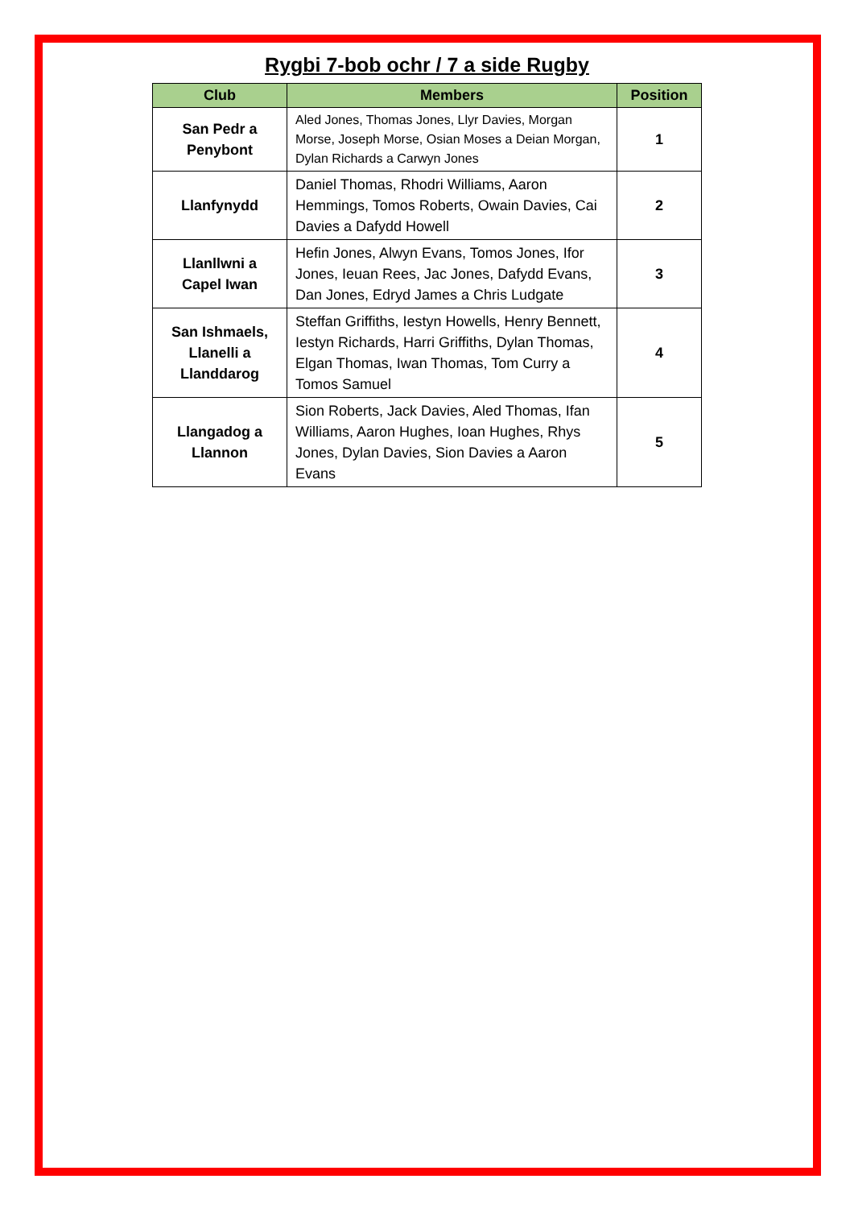Rygbi 7-bob ochr / 7 a side Rugby
| Club | Members | Position |
| --- | --- | --- |
| San Pedr a Penybont | Aled Jones, Thomas Jones, Llyr Davies, Morgan Morse, Joseph Morse, Osian Moses a Deian Morgan, Dylan Richards a Carwyn Jones | 1 |
| Llanfynydd | Daniel Thomas, Rhodri Williams, Aaron Hemmings, Tomos Roberts, Owain Davies, Cai Davies a Dafydd Howell | 2 |
| Llanllwni a Capel Iwan | Hefin Jones, Alwyn Evans, Tomos Jones, Ifor Jones, Ieuan Rees, Jac Jones, Dafydd Evans, Dan Jones, Edryd James a Chris Ludgate | 3 |
| San Ishmaels, Llanelli a Llanddarog | Steffan Griffiths, Iestyn Howells, Henry Bennett, Iestyn Richards, Harri Griffiths, Dylan Thomas, Elgan Thomas, Iwan Thomas, Tom Curry a Tomos Samuel | 4 |
| Llangadog a Llannon | Sion Roberts, Jack Davies, Aled Thomas, Ifan Williams, Aaron Hughes, Ioan Hughes, Rhys Jones, Dylan Davies, Sion Davies a Aaron Evans | 5 |